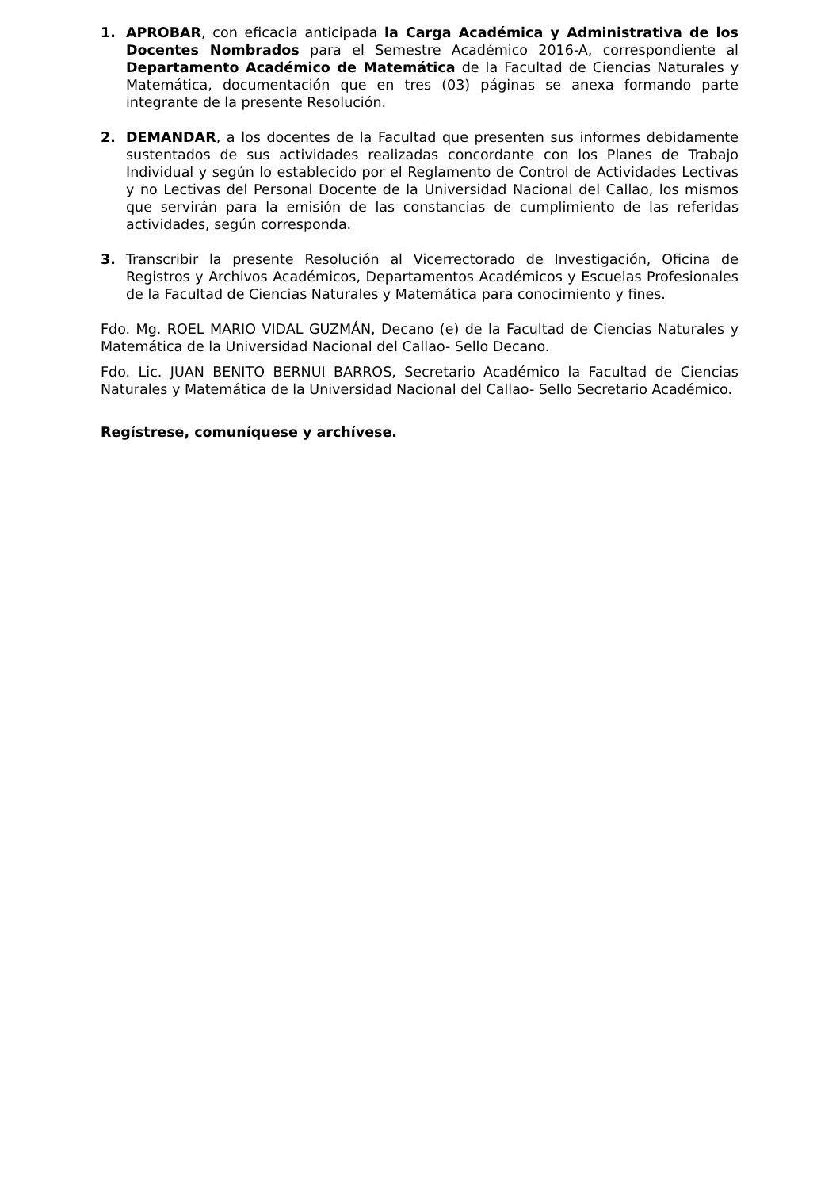1. APROBAR, con eficacia anticipada la Carga Académica y Administrativa de los Docentes Nombrados para el Semestre Académico 2016-A, correspondiente al Departamento Académico de Matemática de la Facultad de Ciencias Naturales y Matemática, documentación que en tres (03) páginas se anexa formando parte integrante de la presente Resolución.
2. DEMANDAR, a los docentes de la Facultad que presenten sus informes debidamente sustentados de sus actividades realizadas concordante con los Planes de Trabajo Individual y según lo establecido por el Reglamento de Control de Actividades Lectivas y no Lectivas del Personal Docente de la Universidad Nacional del Callao, los mismos que servirán para la emisión de las constancias de cumplimiento de las referidas actividades, según corresponda.
3. Transcribir la presente Resolución al Vicerrectorado de Investigación, Oficina de Registros y Archivos Académicos, Departamentos Académicos y Escuelas Profesionales de la Facultad de Ciencias Naturales y Matemática para conocimiento y fines.
Fdo. Mg. ROEL MARIO VIDAL GUZMÁN, Decano (e) de la Facultad de Ciencias Naturales y Matemática de la Universidad Nacional del Callao- Sello Decano.
Fdo. Lic. JUAN BENITO BERNUI BARROS, Secretario Académico la Facultad de Ciencias Naturales y Matemática de la Universidad Nacional del Callao- Sello Secretario Académico.
Regístrese, comuníquese y archívese.